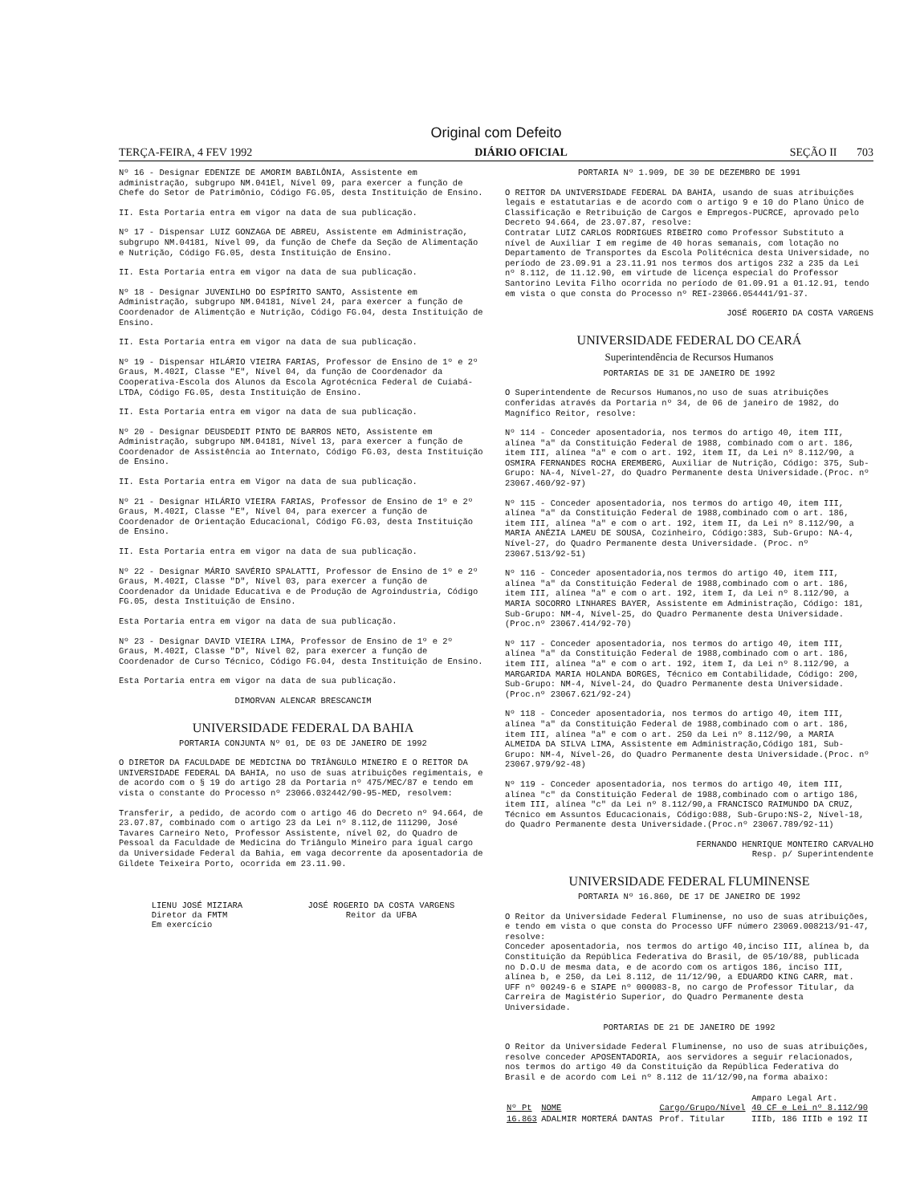Original com Defeito
TERÇA-FEIRA, 4 FEV 1992 DIÁRIO OFICIAL SEÇÃO II 703
Nº 16 - Designar EDENIZE DE AMORIM BABILÔNIA, Assistente em administração, subgrupo NM.041El, Nível 09, para exercer a função de Chefe do Setor de Patrimônio, Código FG.05, desta Instituição de Ensino.
II. Esta Portaria entra em vigor na data de sua publicação.
Nº 17 - Dispensar LUIZ GONZAGA DE ABREU, Assistente em Administração, subgrupo NM.04181, Nível 09, da função de Chefe da Seção de Alimentação e Nutrição, Código FG.05, desta Instituição de Ensino.
II. Esta Portaria entra em vigor na data de sua publicação.
Nº 18 - Designar JUVENILHO DO ESPÍRITO SANTO, Assistente em Administração, subgrupo NM.04181, Nível 24, para exercer a função de Coordenador de Alimentção e Nutrição, Código FG.04, desta Instituição de Ensino.
II. Esta Portaria entra em vigor na data de sua publicação.
Nº 19 - Dispensar HILÁRIO VIEIRA FARIAS, Professor de Ensino de 1º e 2º Graus, M.402I, Classe "E", Nível 04, da função de Coordenador da Cooperativa-Escola dos Alunos da Escola Agrotécnica Federal de Cuiabá-LTDA, Código FG.05, desta Instituição de Ensino.
II. Esta Portaria entra em vigor na data de sua publicação.
Nº 20 - Designar DEUSDEDIT PINTO DE BARROS NETO, Assistente em Administração, subgrupo NM.04181, Nível 13, para exercer a função de Coordenador de Assistência ao Internato, Código FG.03, desta Instituição de Ensino.
II. Esta Portaria entra em Vigor na data de sua publicação.
Nº 21 - Designar HILÁRIO VIEIRA FARIAS, Professor de Ensino de 1º e 2º Graus, M.402I, Classe "E", Nível 04, para exercer a função de Coordenador de Orientação Educacional, Código FG.03, desta Instituição de Ensino.
II. Esta Portaria entra em vigor na data de sua publicação.
Nº 22 - Designar MÁRIO SAVÉRIO SPALATTI, Professor de Ensino de 1º e 2º Graus, M.402I, Classe "D", Nível 03, para exercer a função de Coordenador da Unidade Educativa e de Produção de Agroindustria, Código FG.05, desta Instituição de Ensino.
Esta Portaria entra em vigor na data de sua publicação.
Nº 23 - Designar DAVID VIEIRA LIMA, Professor de Ensino de 1º e 2º Graus, M.402I, Classe "D", Nível 02, para exercer a função de Coordenador de Curso Técnico, Código FG.04, desta Instituição de Ensino.
Esta Portaria entra em vigor na data de sua publicação.
DIMORVAN ALENCAR BRESCANCIM
UNIVERSIDADE FEDERAL DA BAHIA
PORTARIA CONJUNTA Nº 01, DE 03 DE JANEIRO DE 1992
O DIRETOR DA FACULDADE DE MEDICINA DO TRIÂNGULO MINEIRO E O REITOR DA UNIVERSIDADE FEDERAL DA BAHIA, no uso de suas atribuições regimentais, e de acordo com o § 19 do artigo 28 da Portaria nº 475/MEC/87 e tendo em vista o constante do Processo nº 23066.032442/90-95-MED, resolvem:
Transferir, a pedido, de acordo com o artigo 46 do Decreto nº 94.664, de 23.07.87, combinado com o artigo 23 da Lei nº 8.112,de 111290, José Tavares Carneiro Neto, Professor Assistente, nível 02, do Quadro de Pessoal da Faculdade de Medicina do Triângulo Mineiro para igual cargo da Universidade Federal da Bahia, em vaga decorrente da aposentadoria de Gildete Teixeira Porto, ocorrida em 23.11.90.
LIENU JOSÉ MIZIARA
Diretor da FMTM
Em exercício
JOSÉ ROGERIO DA COSTA VARGENS
Reitor da UFBA
PORTARIA Nº 1.909, DE 30 DE DEZEMBRO DE 1991
O REITOR DA UNIVERSIDADE FEDERAL DA BAHIA, usando de suas atribuições legais e estatutarias e de acordo com o artigo 9 e 10 do Plano Único de Classificação e Retribuição de Cargos e Empregos-PUCRCE, aprovado pelo Decreto 94.664, de 23.07.87, resolve:
Contratar LUIZ CARLOS RODRIGUES RIBEIRO como Professor Substituto a nível de Auxiliar I em regime de 40 horas semanais, com lotação no Departamento de Transportes da Escola Politécnica desta Universidade, no período de 23.09.91 a 23.11.91 nos termos dos artigos 232 a 235 da Lei nº 8.112, de 11.12.90, em virtude de licença especial do Professor Santorino Levita Filho ocorrida no período de 01.09.91 a 01.12.91, tendo em vista o que consta do Processo nº REI-23066.054441/91-37.
JOSÉ ROGERIO DA COSTA VARGENS
UNIVERSIDADE FEDERAL DO CEARÁ
Superintendência de Recursos Humanos
PORTARIAS DE 31 DE JANEIRO DE 1992
O Superintendente de Recursos Humanos,no uso de suas atribuições conferidas através da Portaria nº 34, de 06 de janeiro de 1982, do Magnífico Reitor, resolve:
Nº 114 - Conceder aposentadoria, nos termos do artigo 40, item III, alínea "a" da Constituição Federal de 1988, combinado com o art. 186, item III, alínea "a" e com o art. 192, item II, da Lei nº 8.112/90, a OSMIRA FERNANDES ROCHA EREMBERG, Auxiliar de Nutrição, Código: 375, Sub-Grupo: NA-4, Nível-27, do Quadro Permanente desta Universidade.(Proc. nº 23067.460/92-97)
Nº 115 - Conceder aposentadoria, nos termos do artigo 40, item III, alínea "a" da Constituição Federal de 1988,combinado com o art. 186, item III, alínea "a" e com o art. 192, item II, da Lei nº 8.112/90, a MARIA ANÉZIA LAMEU DE SOUSA, Cozinheiro, Código:383, Sub-Grupo: NA-4, Nível-27, do Quadro Permanente desta Universidade. (Proc. nº 23067.513/92-51)
Nº 116 - Conceder aposentadoria,nos termos do artigo 40, item III, alínea "a" da Constituição Federal de 1988,combinado com o art. 186, item III, alínea "a" e com o art. 192, item I, da Lei nº 8.112/90, a MARIA SOCORRO LINHARES BAYER, Assistente em Administração, Código: 181, Sub-Grupo: NM-4, Nível-25, do Quadro Permanente desta Universidade.(Proc.nº 23067.414/92-70)
Nº 117 - Conceder aposentadoria, nos termos do artigo 40, item III, alínea "a" da Constituição Federal de 1988,combinado com o art. 186, item III, alínea "a" e com o art. 192, item I, da Lei nº 8.112/90, a MARGARIDA MARIA HOLANDA BORGES, Técnico em Contabilidade, Código: 200, Sub-Grupo: NM-4, Nível-24, do Quadro Permanente desta Universidade.(Proc.nº 23067.621/92-24)
Nº 118 - Conceder aposentadoria, nos termos do artigo 40, item III, alínea "a" da Constituição Federal de 1988,combinado com o art. 186, item III, alínea "a" e com o art. 250 da Lei nº 8.112/90, a MARIA ALMEIDA DA SILVA LIMA, Assistente em Administração,Código 181, Sub-Grupo: NM-4, Nível-26, do Quadro Permanente desta Universidade.(Proc. nº 23067.979/92-48)
Nº 119 - Conceder aposentadoria, nos termos do artigo 40, item III, alínea "c" da Constituição Federal de 1988,combinado com o artigo 186, item III, alínea "c" da Lei nº 8.112/90,a FRANCISCO RAIMUNDO DA CRUZ, Técnico em Assuntos Educacionais, Código:088, Sub-Grupo:NS-2, Nível-18, do Quadro Permanente desta Universidade.(Proc.nº 23067.789/92-11)
FERNANDO HENRIQUE MONTEIRO CARVALHO
Resp. p/ Superintendente
UNIVERSIDADE FEDERAL FLUMINENSE
PORTARIA Nº 16.860, DE 17 DE JANEIRO DE 1992
O Reitor da Universidade Federal Fluminense, no uso de suas atribuições, e tendo em vista o que consta do Processo UFF número 23069.008213/91-47, resolve:
Conceder aposentadoria, nos termos do artigo 40,inciso III, alínea b, da Constituição da República Federativa do Brasil, de 05/10/88, publicada no D.O.U de mesma data, e de acordo com os artigos 186, inciso III, alínea b, e 250, da Lei 8.112, de 11/12/90, a EDUARDO KING CARR, mat. UFF nº 00249-6 e SIAPE nº 000083-8, no cargo de Professor Titular, da Carreira de Magistério Superior, do Quadro Permanente desta Universidade.
PORTARIAS DE 21 DE JANEIRO DE 1992
O Reitor da Universidade Federal Fluminense, no uso de suas atribuições, resolve conceder APOSENTADORIA, aos servidores a seguir relacionados, nos termos do artigo 40 da Constituição da República Federativa do Brasil e de acordo com Lei nº 8.112 de 11/12/90,na forma abaixo:
| Nº Pt | NOME | Cargo/Grupo/Nível | Amparo Legal Art. 40 CF e Lei nº 8.112/90 |
| --- | --- | --- | --- |
| 16.863 | ADALMIR MORTERÁ DANTAS | Prof. Titular | IIIb, 186 IIIb e 192 II |